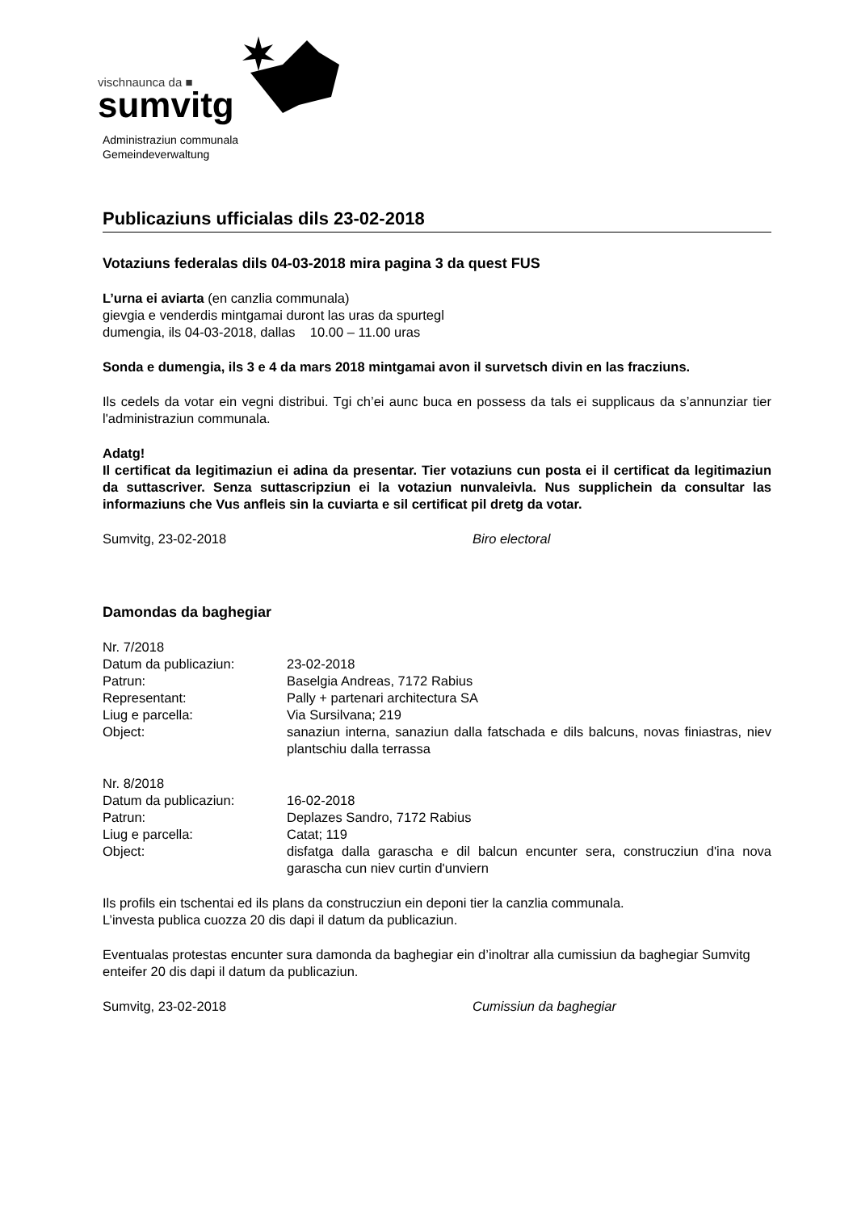vischnaunca da ■
sumvitg
Administraziun communala
Gemeindeverwaltung
Publicaziuns ufficialas dils 23-02-2018
Votaziuns federalas dils 04-03-2018 mira pagina 3 da quest FUS
L’urna ei aviarta (en canzlia communala)
gievgia e venderdis mintgamai duront las uras da spurtegl
dumengia, ils 04-03-2018, dallas 10.00 – 11.00 uras
Sonda e dumengia, ils 3 e 4 da mars 2018 mintgamai avon il survetsch divin en las fracziuns.
Ils cedels da votar ein vegni distribui. Tgi ch’ei aunc buca en possess da tals ei supplicaus da s’annunziar tier l'administraziun communala.
Adatg!
Il certificat da legitimaziun ei adina da presentar. Tier votaziuns cun posta ei il certificat da legitimaziun da suttascriver. Senza suttascripziun ei la votaziun nunvaleivla. Nus supplichein da consultar las informaziuns che Vus anfleis sin la cuviarta e sil certificat pil dretg da votar.
Sumvitg, 23-02-2018 Biro electoral
Damondas da baghegiar
| Nr. 7/2018 | |
| Datum da publicaziun: | 23-02-2018 |
| Patrun: | Baselgia Andreas, 7172 Rabius |
| Representant: | Pally + partenari architectura SA |
| Liug e parcella: | Via Sursilvana; 219 |
| Object: | sanaziun interna, sanaziun dalla fatschada e dils balcuns, novas finiastras, niev plantschiu dalla terrassa |
| Nr. 8/2018 | |
| Datum da publicaziun: | 16-02-2018 |
| Patrun: | Deplazes Sandro, 7172 Rabius |
| Liug e parcella: | Catat; 119 |
| Object: | disfatga dalla garascha e dil balcun encunter sera, construcziun d'ina nova garascha cun niev curtin d'unviern |
Ils profils ein tschentai ed ils plans da construcziun ein deponi tier la canzlia communala.
L’investa publica cuozza 20 dis dapi il datum da publicaziun.
Eventualas protestas encunter sura damonda da baghegiar ein d’inoltrar alla cumissiun da baghegiar Sumvitg enteifer 20 dis dapi il datum da publicaziun.
Sumvitg, 23-02-2018 Cumissiun da baghegiar